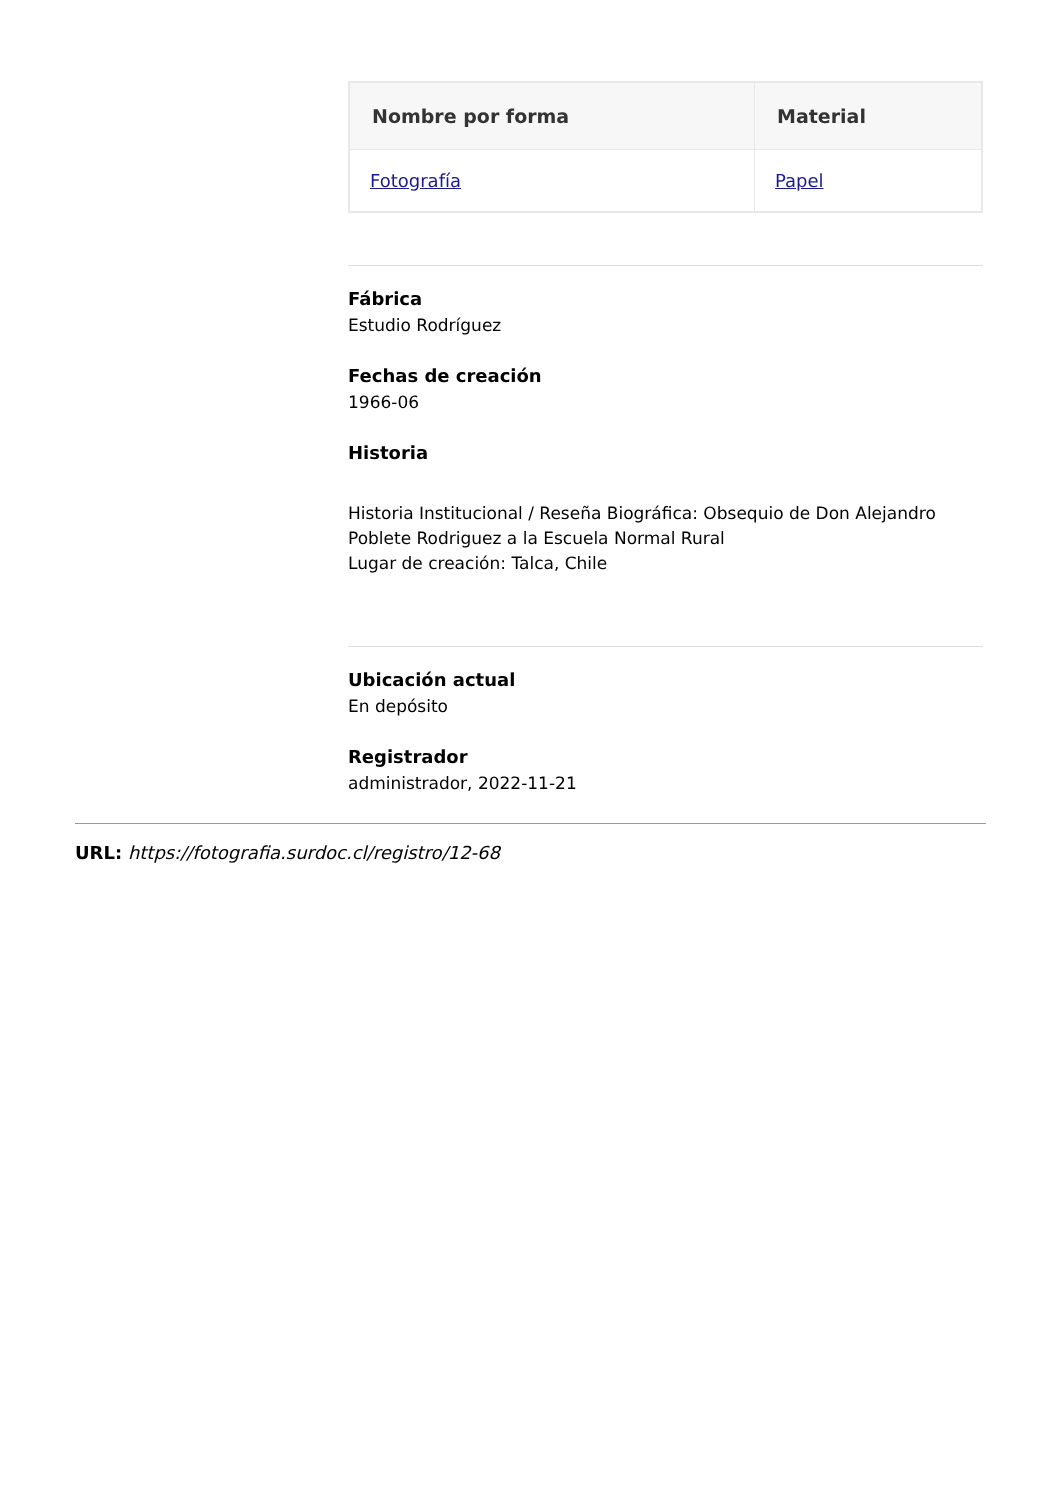| Nombre por forma | Material |
| --- | --- |
| Fotografía | Papel |
Fábrica
Estudio Rodríguez
Fechas de creación
1966-06
Historia
Historia Institucional / Reseña Biográfica: Obsequio de Don Alejandro Poblete Rodriguez a la Escuela Normal Rural
Lugar de creación: Talca, Chile
Ubicación actual
En depósito
Registrador
administrador, 2022-11-21
URL: https://fotografia.surdoc.cl/registro/12-68